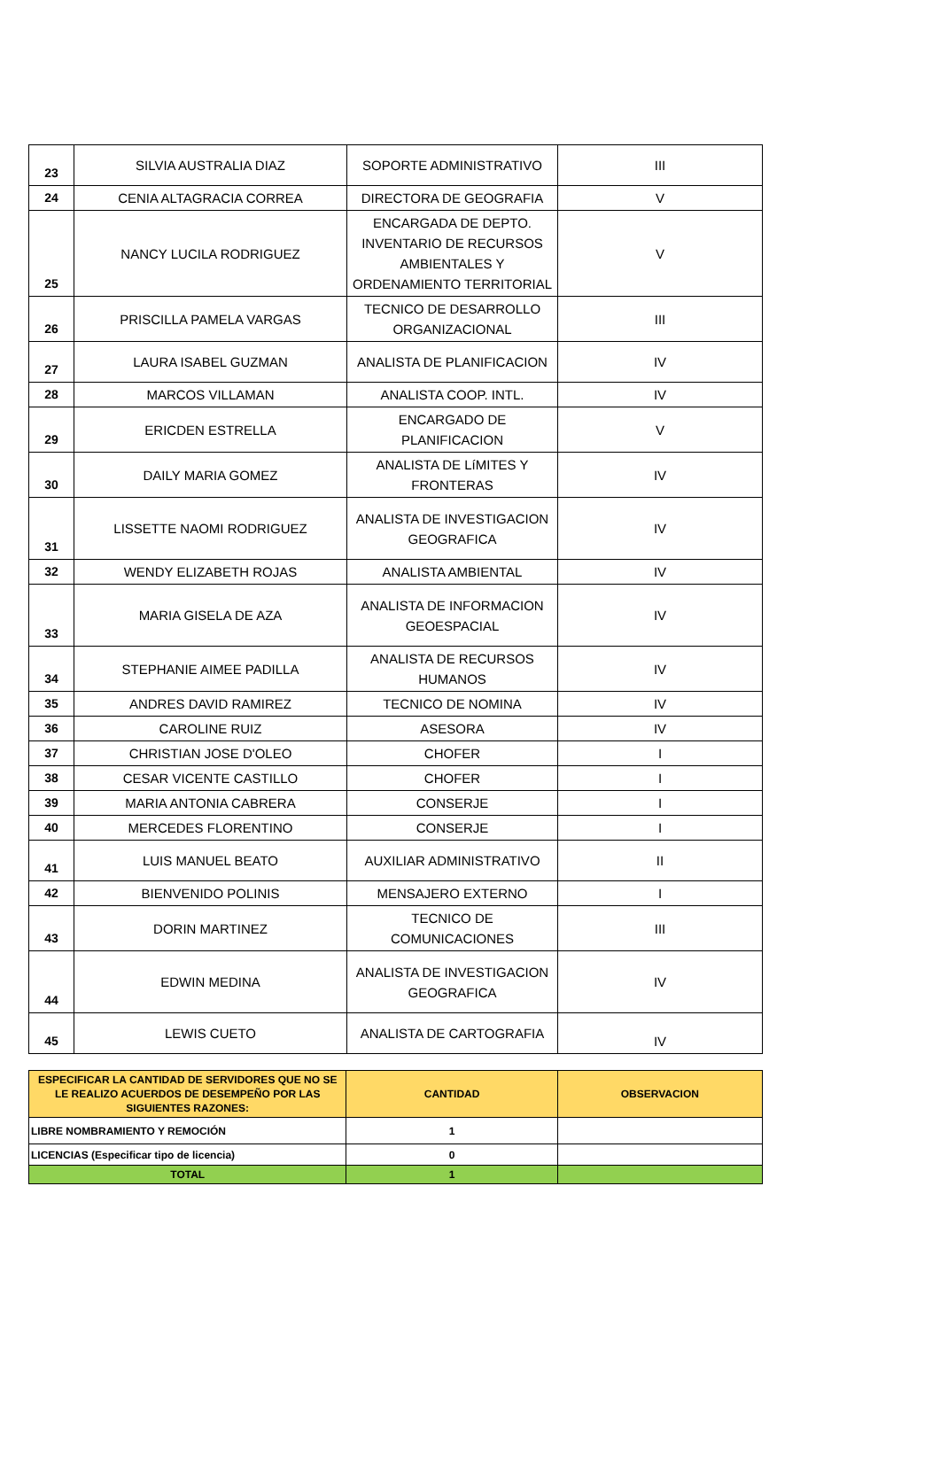| 23 | SILVIA AUSTRALIA DIAZ | SOPORTE ADMINISTRATIVO | III |
| 24 | CENIA ALTAGRACIA CORREA | DIRECTORA DE GEOGRAFIA | V |
| 25 | NANCY LUCILA RODRIGUEZ | ENCARGADA DE DEPTO. INVENTARIO DE RECURSOS AMBIENTALES Y ORDENAMIENTO TERRITORIAL | V |
| 26 | PRISCILLA PAMELA VARGAS | TECNICO DE DESARROLLO ORGANIZACIONAL | III |
| 27 | LAURA ISABEL GUZMAN | ANALISTA DE PLANIFICACION | IV |
| 28 | MARCOS VILLAMAN | ANALISTA COOP. INTL. | IV |
| 29 | ERICDEN ESTRELLA | ENCARGADO DE PLANIFICACION | V |
| 30 | DAILY MARIA GOMEZ | ANALISTA DE LíMITES Y FRONTERAS | IV |
| 31 | LISSETTE NAOMI RODRIGUEZ | ANALISTA DE INVESTIGACION GEOGRAFICA | IV |
| 32 | WENDY ELIZABETH ROJAS | ANALISTA AMBIENTAL | IV |
| 33 | MARIA GISELA DE AZA | ANALISTA DE INFORMACION GEOESPACIAL | IV |
| 34 | STEPHANIE AIMEE PADILLA | ANALISTA DE RECURSOS HUMANOS | IV |
| 35 | ANDRES DAVID RAMIREZ | TECNICO DE NOMINA | IV |
| 36 | CAROLINE RUIZ | ASESORA | IV |
| 37 | CHRISTIAN JOSE D'OLEO | CHOFER | I |
| 38 | CESAR VICENTE CASTILLO | CHOFER | I |
| 39 | MARIA ANTONIA CABRERA | CONSERJE | I |
| 40 | MERCEDES FLORENTINO | CONSERJE | I |
| 41 | LUIS MANUEL BEATO | AUXILIAR ADMINISTRATIVO | II |
| 42 | BIENVENIDO POLINIS | MENSAJERO EXTERNO | I |
| 43 | DORIN MARTINEZ | TECNICO DE COMUNICACIONES | III |
| 44 | EDWIN MEDINA | ANALISTA DE INVESTIGACION GEOGRAFICA | IV |
| 45 | LEWIS CUETO | ANALISTA DE CARTOGRAFIA | IV |
| ESPECIFICAR LA CANTIDAD DE SERVIDORES QUE NO SE LE REALIZO ACUERDOS DE DESEMPEÑO POR LAS SIGUIENTES RAZONES: | CANTIDAD | OBSERVACION |
| --- | --- | --- |
| LIBRE NOMBRAMIENTO Y REMOCIÓN | 1 | |
| LICENCIAS (Especificar tipo de licencia) | 0 | |
| TOTAL | 1 | |